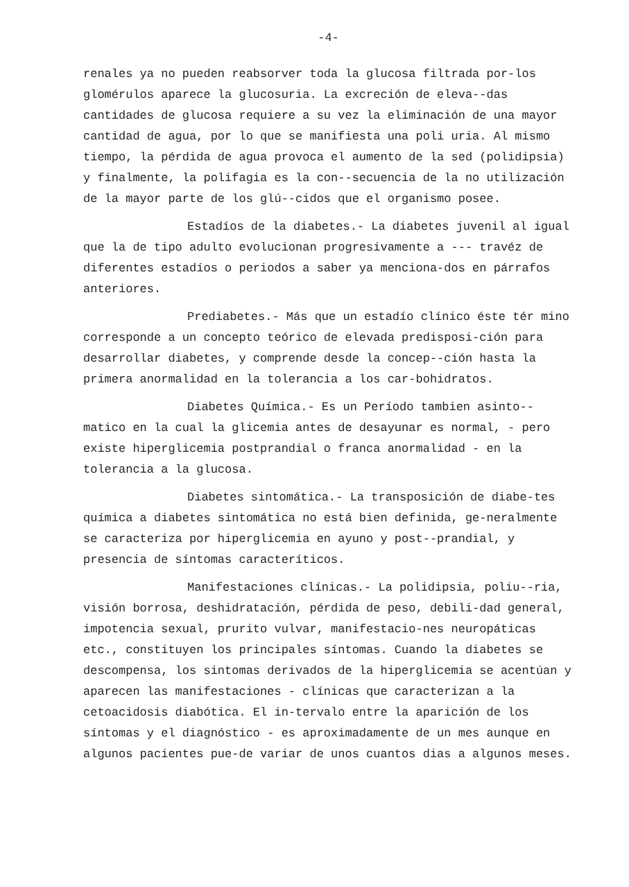-4-
renales ya no pueden reabsorver toda la glucosa filtrada por-los glomérulos aparece la glucosuria. La excreción de eleva--das cantidades de glucosa requiere a su vez la eliminación de una mayor cantidad de agua, por lo que se manifiesta una poli uria. Al mismo tiempo, la pérdida de agua provoca el aumento de la sed (polidipsia) y finalmente, la polifagia es la con--secuencia de la no utilización de la mayor parte de los glú--cidos que el organismo posee.
Estadíos de la diabetes.- La diabetes juvenil al igual que la de tipo adulto evolucionan progresivamente a --- travéz de diferentes estadíos o periodos a saber ya menciona-dos en párrafos anteriores.
Prediabetes.- Más que un estadío clínico éste tér mino corresponde a un concepto teórico de elevada predisposi-ción para desarrollar diabetes, y comprende desde la concep--ción hasta la primera anormalidad en la tolerancia a los car-bohidratos.
Diabetes Química.- Es un Período tambien asinto--matico en la cual la glicemia antes de desayunar es normal, - pero existe hiperglicemia postprandial o franca anormalidad - en la tolerancia a la glucosa.
Diabetes sintomática.- La transposición de diabe-tes química a diabetes sintomática no está bien definida, ge-neralmente se caracteriza por hiperglicemia en ayuno y post--prandial, y presencia de síntomas caracteríticos.
Manifestaciones clínicas.- La polidipsia, poliu--ria, visión borrosa, deshidratación, pérdida de peso, debili-dad general, impotencia sexual, prurito vulvar, manifestacio-nes neuropáticas etc., constituyen los principales síntomas. Cuando la diabetes se descompensa, los sintomas derivados de la hiperglicemia se acentúan y aparecen las manifestaciones - clínicas que caracterizan a la cetoacidosis diabótica. El in-tervalo entre la aparición de los síntomas y el diagnóstico - es aproximadamente de un mes aunque en algunos pacientes pue-de variar de unos cuantos dias a algunos meses.